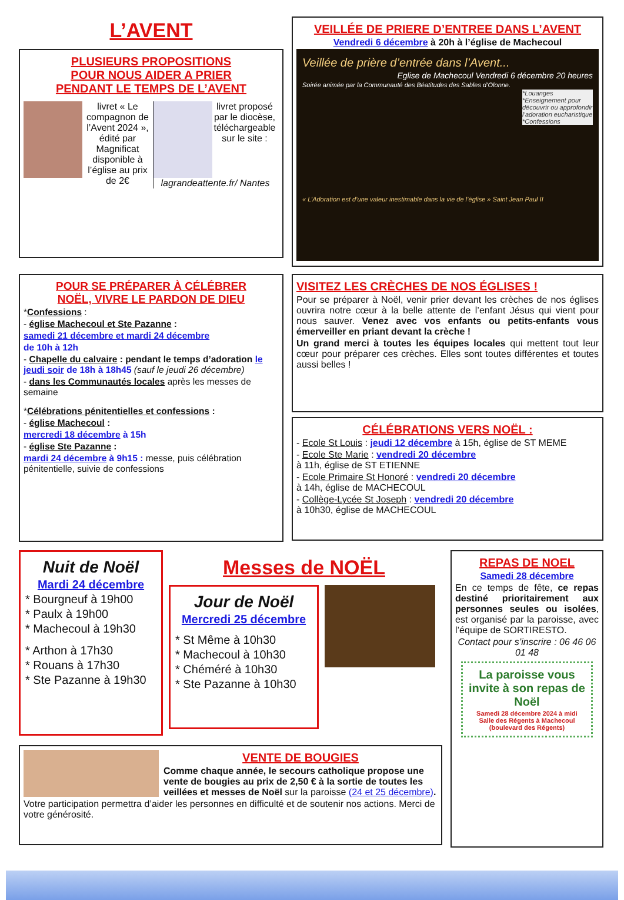L’AVENT
PLUSIEURS PROPOSITIONS
POUR NOUS AIDER A PRIER
PENDANT LE TEMPS DE L’AVENT
livret « Le compagnon de l’Avent 2024 », édité par Magnificat disponible à l’église au prix de 2€
livret proposé par le diocèse, téléchargeable sur le site : lagrandeattente.fr/ Nantes
VEILLÉE DE PRIERE D’ENTREE DANS L’AVENT
Vendredi 6 décembre à 20h à l’église de Machecoul
Veillée de prière d’entrée dans l’Avent...
Eglise de Machecoul Vendredi 6 décembre 20 heures
Soirée animée par la Communauté des Béatitudes des Sables d’Olonne.
*Louanges *Enseignement pour découvrir ou approfondir l’adoration eucharistique *Confessions
« L’Adoration est d’une valeur inestimable dans la vie de l’église » Saint Jean Paul II
POUR SE PRÉPARER À CÉLÉBRER
NOËL, VIVRE LE PARDON DE DIEU
*Confessions :
- église Machecoul et Ste Pazanne :
samedi 21 décembre et mardi 24 décembre
de 10h à 12h
- Chapelle du calvaire : pendant le temps d’adoration le jeudi soir de 18h à 18h45 (sauf le jeudi 26 décembre)
- dans les Communautés locales après les messes de semaine
*Célébrations pénitentielles et confessions :
- église Machecoul :
mercredi 18 décembre à 15h
- église Ste Pazanne :
mardi 24 décembre à 9h15 : messe, puis célébration pénitentielle, suivie de confessions
VISITEZ LES CRÈCHES DE NOS ÉGLISES !
Pour se préparer à Noël, venir prier devant les crèches de nos églises ouvrira notre cœur à la belle attente de l’enfant Jésus qui vient pour nous sauver. Venez avec vos enfants ou petits-enfants vous émerveiller en priant devant la crèche !
Un grand merci à toutes les équipes locales qui mettent tout leur cœur pour préparer ces crèches. Elles sont toutes différentes et toutes aussi belles !
CÉLÉBRATIONS VERS NOËL :
- Ecole St Louis : jeudi 12 décembre à 15h, église de ST MEME
- Ecole Ste Marie : vendredi 20 décembre
à 11h, église de ST ETIENNE
- Ecole Primaire St Honoré : vendredi 20 décembre
à 14h, église de MACHECOUL
- Collège-Lycée St Joseph : vendredi 20 décembre
à 10h30, église de MACHECOUL
Nuit de Noël
Mardi 24 décembre
* Bourgneuf à 19h00
* Paulx à 19h00
* Machecoul à 19h30
* Arthon à 17h30
* Rouans à 17h30
* Ste Pazanne à 19h30
Messes de NOËL
Jour de Noël
Mercredi 25 décembre
* St Même à 10h30
* Machecoul à 10h30
* Chéméré à 10h30
* Ste Pazanne à 10h30
VENTE DE BOUGIES
Comme chaque année, le secours catholique propose une vente de bougies au prix de 2,50 € à la sortie de toutes les veillées et messes de Noël sur la paroisse (24 et 25 décembre).
Votre participation permettra d’aider les personnes en difficulté et de soutenir nos actions. Merci de votre générosité.
REPAS DE NOEL
Samedi 28 décembre
En ce temps de fête, ce repas destiné prioritairement aux personnes seules ou isolées, est organisé par la paroisse, avec l’équipe de SORTIRESTO.
Contact pour s’inscrire : 06 46 06 01 48
La paroisse vous invite à son repas de Noël
Samedi 28 décembre 2024 à midi
Salle des Régents à Machecoul (boulevard des Régents)